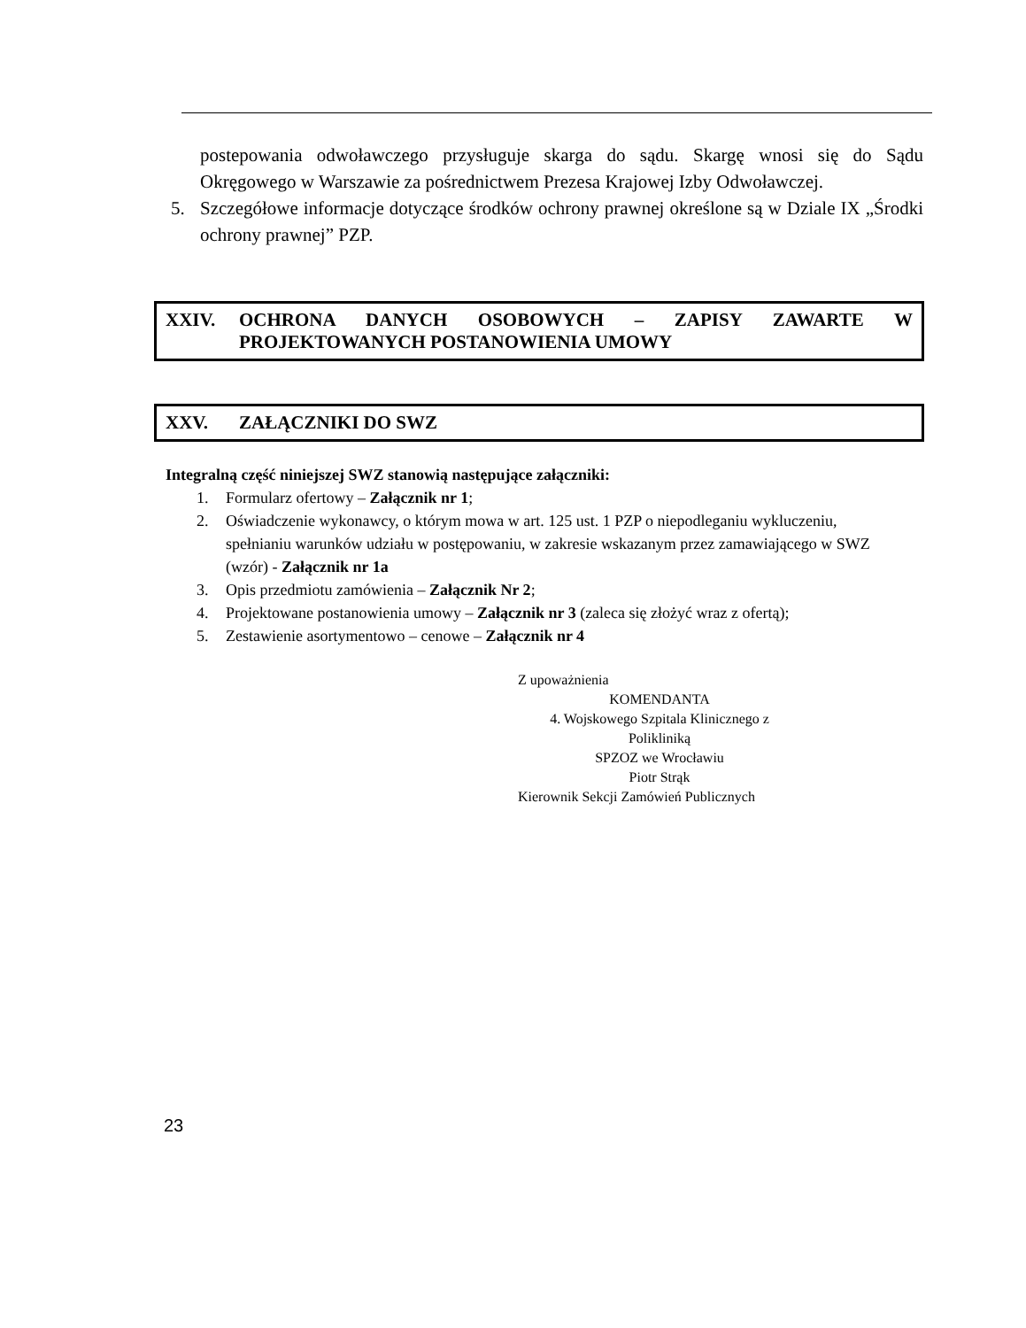postepowania odwoławczego przysługuje skarga do sądu. Skargę wnosi się do Sądu Okręgowego w Warszawie za pośrednictwem Prezesa Krajowej Izby Odwoławczej.
5. Szczegółowe informacje dotyczące środków ochrony prawnej określone są w Dziale IX „Środki ochrony prawnej” PZP.
XXIV. OCHRONA DANYCH OSOBOWYCH – ZAPISY ZAWARTE W PROJEKTOWANYCH POSTANOWIENIA UMOWY
XXV. ZAŁĄCZNIKI DO SWZ
Integralną część niniejszej SWZ stanowią następujące załączniki:
1. Formularz ofertowy – Załącznik nr 1;
2. Oświadczenie wykonawcy, o którym mowa w art. 125 ust. 1 PZP o niepodleganiu wykluczeniu, spełnianiu warunków udziału w postępowaniu, w zakresie wskazanym przez zamawiającego w SWZ (wzór) - Załącznik nr 1a
3. Opis przedmiotu zamówienia – Załącznik Nr 2;
4. Projektowane postanowienia umowy – Załącznik nr 3 (zaleca się złożyć wraz z ofertą);
5. Zestawienie asortymentowo – cenowe – Załącznik nr 4
Z upoważnienia
KOMENDANTA
4. Wojskowego Szpitala Klinicznego z Polikliniką
SPZOZ we Wrocławiu
Piotr Strąk
Kierownik Sekcji Zamówień Publicznych
23